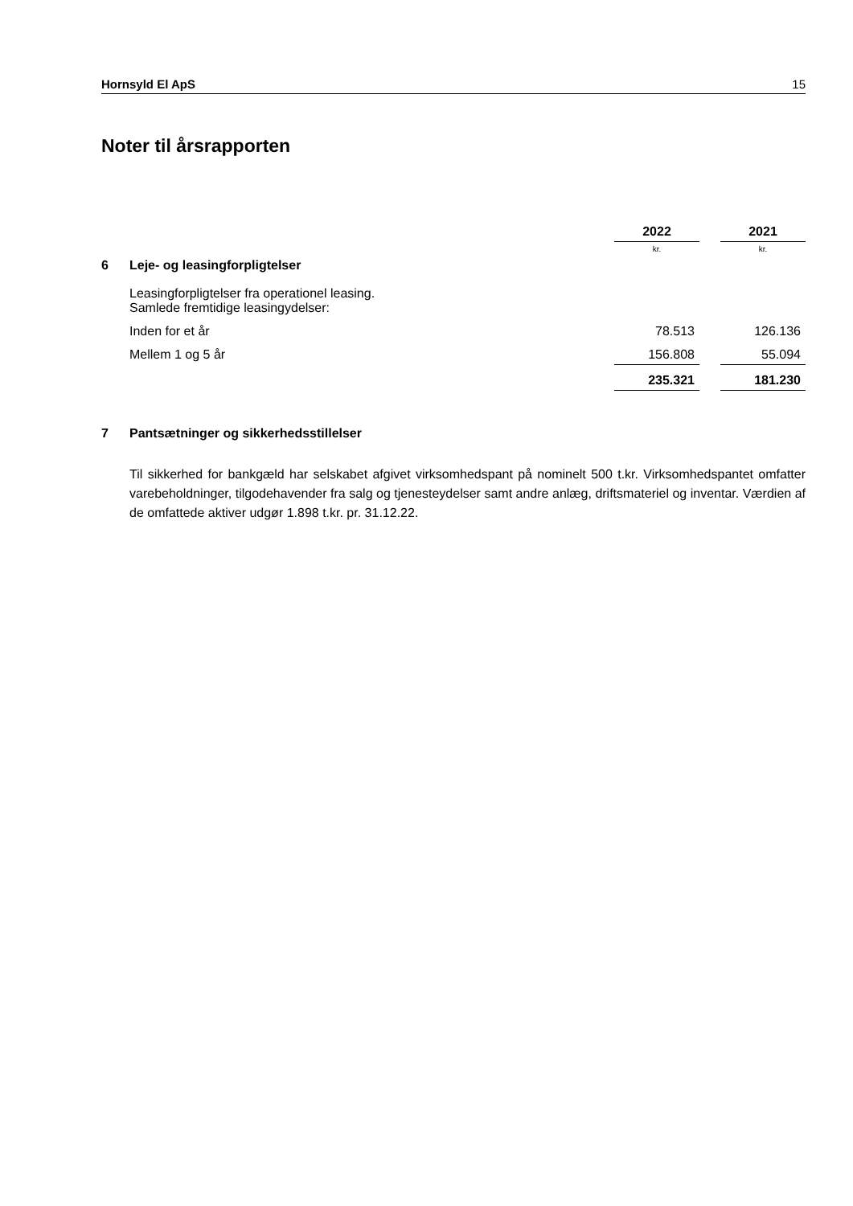Hornsyld El ApS 15
Noter til årsrapporten
| | | 2022 | | 2021 |
| --- | --- | --- | --- | --- |
| | | kr. | | kr. |
| 6 | Leje- og leasingforpligtelser | | | |
| | Leasingforpligtelser fra operationel leasing. Samlede fremtidige leasingydelser: | | | |
| | Inden for et år | 78.513 | | 126.136 |
| | Mellem 1 og 5 år | 156.808 | | 55.094 |
| | | 235.321 | | 181.230 |
7 Pantsætninger og sikkerhedsstillelser
Til sikkerhed for bankgæld har selskabet afgivet virksomhedspant på nominelt 500 t.kr. Virksomhedspantet omfatter varebeholdninger, tilgodehavender fra salg og tjenesteydelser samt andre anlæg, driftsmateriel og inventar. Værdien af de omfattede aktiver udgør 1.898 t.kr. pr. 31.12.22.